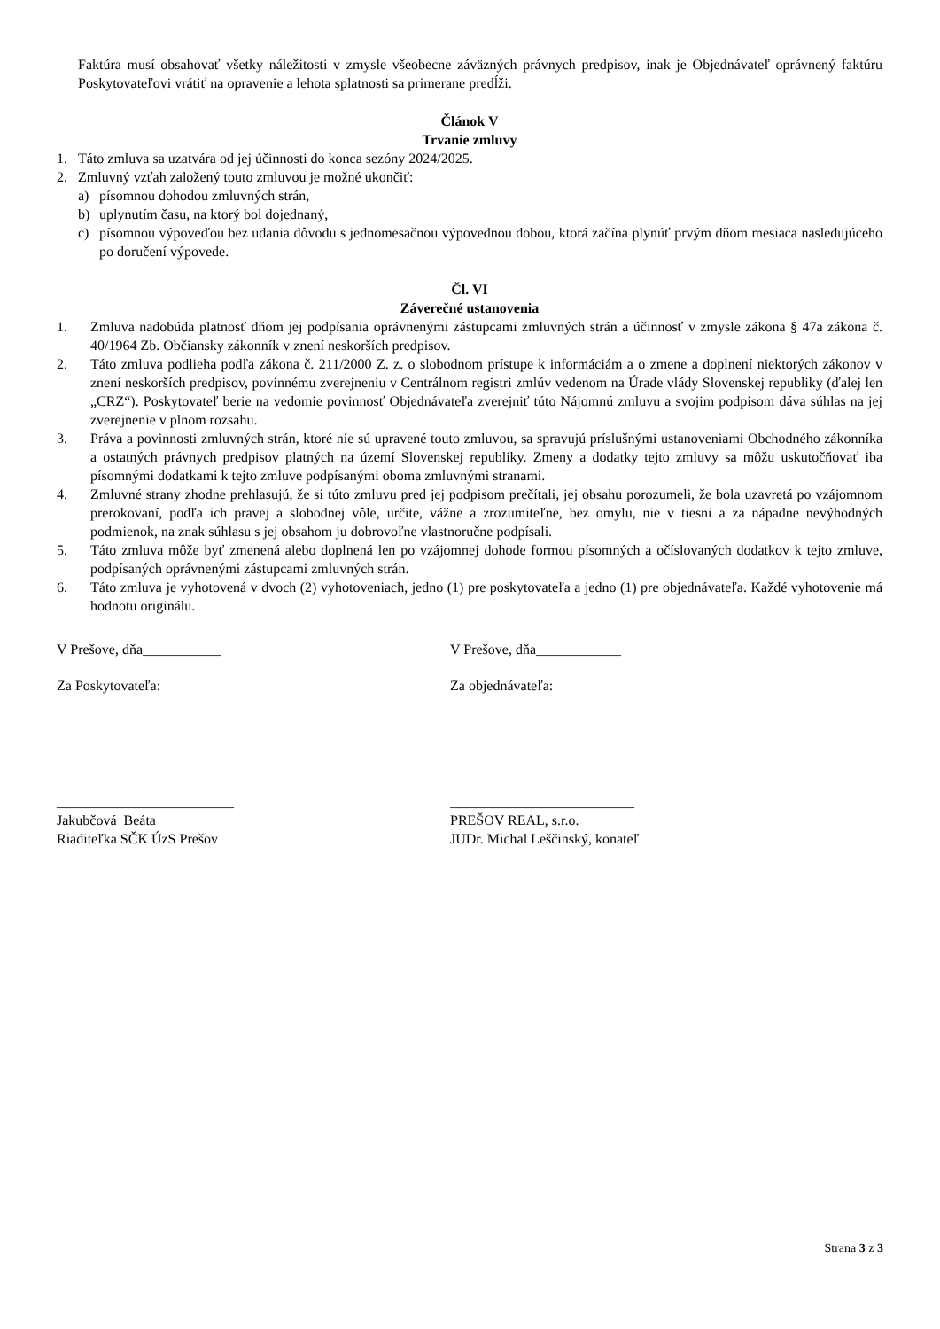Faktúra musí obsahovať všetky náležitosti v zmysle všeobecne záväzných právnych predpisov, inak je Objednávateľ oprávnený faktúru Poskytovateľovi vrátiť na opravenie a lehota splatnosti sa primerane predĺži.
Článok V
Trvanie zmluvy
1. Táto zmluva sa uzatvára od jej účinnosti do konca sezóny 2024/2025.
2. Zmluvný vzťah založený touto zmluvou je možné ukončiť:
a) písomnou dohodou zmluvných strán,
b) uplynutím času, na ktorý bol dojednaný,
c) písomnou výpoveďou bez udania dôvodu s jednomesačnou výpovednou dobou, ktorá začína plynúť prvým dňom mesiaca nasledujúceho po doručení výpovede.
Čl. VI
Záverečné ustanovenia
1. Zmluva nadobúda platnosť dňom jej podpísania oprávnenými zástupcami zmluvných strán a účinnosť v zmysle zákona § 47a zákona č. 40/1964 Zb. Občiansky zákonník v znení neskorších predpisov.
2. Táto zmluva podlieha podľa zákona č. 211/2000 Z. z. o slobodnom prístupe k informáciám a o zmene a doplnení niektorých zákonov v znení neskorších predpisov, povinnému zverejneniu v Centrálnom registri zmlúv vedenom na Úrade vlády Slovenskej republiky (ďalej len „CRZ“). Poskytovateľ berie na vedomie povinnosť Objednávateľa zverejniť túto Nájomnú zmluvu a svojim podpisom dáva súhlas na jej zverejnenie v plnom rozsahu.
3. Práva a povinnosti zmluvných strán, ktoré nie sú upravené touto zmluvou, sa spravujú príslušnými ustanoveniami Obchodného zákonníka a ostatných právnych predpisov platných na území Slovenskej republiky. Zmeny a dodatky tejto zmluvy sa môžu uskutočňovať iba písomnými dodatkami k tejto zmluve podpísanými oboma zmluvnými stranami.
4. Zmluvné strany zhodne prehlasujú, že si túto zmluvu pred jej podpisom prečítali, jej obsahu porozumeli, že bola uzavretá po vzájomnom prerokovaní, podľa ich pravej a slobodnej vôle, určite, vážne a zrozumiteľne, bez omylu, nie v tiesni a za nápadne nevýhodných podmienok, na znak súhlasu s jej obsahom ju dobrovoľne vlastnoručne podpísali.
5. Táto zmluva môže byť zmenená alebo doplnená len po vzájomnej dohode formou písomných a očíslovaných dodatkov k tejto zmluve, podpísaných oprávnenými zástupcami zmluvných strán.
6. Táto zmluva je vyhotovená v dvoch (2) vyhotoveniach, jedno (1) pre poskytovateľa a jedno (1) pre objednávateľa. Každé vyhotovenie má hodnotu originálu.
V Prešove, dňa___________ V Prešove, dňa____________
Za Poskytovateľa: Za objednávateľa:
_________________________
Jakubčová Beáta
Riaditeľka SČK ÚzS Prešov
__________________________
PREŠOV REAL, s.r.o.
JUDr. Michal Leščinský, konateľ
Strana 3 z 3